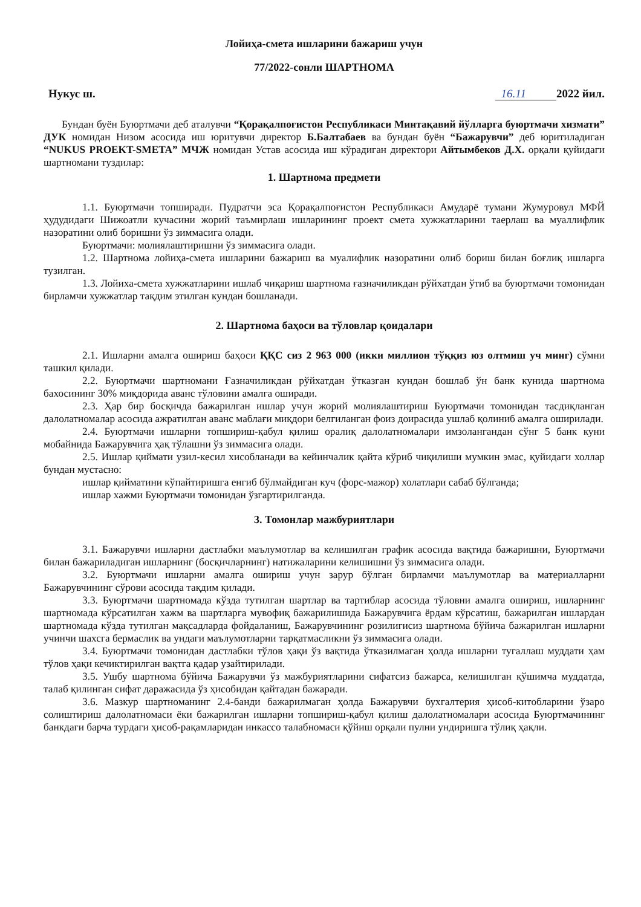Лойиҳа-смета ишларини бажариш учун
77/2022-сонли ШАРТНОМА
Нукус ш. 16.11 2022 йил.
Бундан буён Буюртмачи деб аталувчи “Қорақалпоғистон Республикаси Минтақавий йўлларга буюртмачи хизмати” ДУК номидан Низом асосида иш юритувчи директор Б.Балтабаев ва бундан буён “Бажарувчи” деб юритиладиган “NUKUS PROEKT-SMETA” МЧЖ номидан Устав асосида иш кўрадиган директори Айтымбеков Д.Х. орқали қуйидаги шартномани туздилар:
1. Шартнома предмети
1.1. Буюртмачи топширади. Пудратчи эса Қорақалпоғистон Республикаси Амударё тумани Жумуровул МФЙ ҳудудидаги Шижоатли кучасини жорий таъмирлаш ишларининг проект смета хужжатларини таерлаш ва муаллифлик назоратини олиб боришни ўз зиммасига олади.
Буюртмачи: молиялаштиришни ўз зиммасига олади.
1.2. Шартнома лойиҳа-смета ишларини бажариш ва муалифлик назоратини олиб бориш билан боғлиқ ишларга тузилган.
1.3. Лойиха-смета хужжатларини ишлаб чиқариш шартнома ғазначиликдан рўйхатдан ўтиб ва буюртмачи томонидан бирламчи хужжатлар тақдим этилган кундан бошланади.
2. Шартнома баҳоси ва тўловлар қоидалари
2.1. Ишларни амалга ошириш баҳоси ҚҚС сиз 2 963 000 (икки миллион тўққиз юз олтмиш уч минг) сўмни ташкил қилади.
2.2. Буюртмачи шартномани Ғазначиликдан рўйхатдан ўтказган кундан бошлаб ўн банк кунида шартнома бахосининг 30% миқдорида аванс тўловини амалга оширади.
2.3. Ҳар бир босқичда бажарилган ишлар учун жорий молиялаштириш Буюртмачи томонидан тасдиқланган далолатномалар асосида ажратилган аванс маблағи миқдори белгиланган фоиз доирасида ушлаб қолиниб амалга оширилади.
2.4. Буюртмачи ишларни топшириш-қабул қилиш оралиқ далолатномалари имзолангандан сўнг 5 банк куни мобайнида Бажарувчига ҳақ тўлашни ўз зиммасига олади.
2.5. Ишлар қиймати узил-кесил хисобланади ва кейинчалик қайта кўриб чиқилиши мумкин эмас, қуйидаги холлар бундан мустасно:
ишлар қийматини кўпайтиришга енгиб бўлмайдиган куч (форс-мажор) холатлари сабаб бўлганда;
ишлар хажми Буюртмачи томонидан ўзгартирилганда.
3. Томонлар мажбуриятлари
3.1. Бажарувчи ишларни дастлабки маълумотлар ва келишилган график асосида вақтида бажаришни, Буюртмачи билан бажариладиган ишларнинг (босқичларнинг) натижаларини келишишни ўз зиммасига олади.
3.2. Буюртмачи ишларни амалга ошириш учун зарур бўлган бирламчи маълумотлар ва материалларни Бажарувчининг сўрови асосида тақдим қилади.
3.3. Буюртмачи шартномада кўзда тутилган шартлар ва тартиблар асосида тўловни амалга ошириш, ишларнинг шартномада кўрсатилган хажм ва шартларга мувофиқ бажарилишида Бажарувчига ёрдам кўрсатиш, бажарилган ишлардан шартномада кўзда тутилган мақсадларда фойдаланиш, Бажарувчининг розилигисиз шартнома бўйича бажарилган ишларни учинчи шахсга бермаслик ва ундаги маълумотларни тарқатмасликни ўз зиммасига олади.
3.4. Буюртмачи томонидан дастлабки тўлов ҳақи ўз вақтида ўтказилмаган ҳолда ишларни тугаллаш муддати ҳам тўлов ҳақи кечиктирилган вақтга қадар узайтирилади.
3.5. Ушбу шартнома бўйича Бажарувчи ўз мажбуриятларини сифатсиз бажарса, келишилган қўшимча муддатда, талаб қилинган сифат даражасида ўз ҳисобидан қайтадан бажаради.
3.6. Мазкур шартноманинг 2.4-банди бажарилмаган ҳолда Бажарувчи бухгалтерия ҳисоб-китобларини ўзаро солиштириш далолатномаси ёки бажарилган ишларни топшириш-қабул қилиш далолатномалари асосида Буюртмачининг банкдаги барча турдаги ҳисоб-рақамларидан инкассо талабномаси қўйиш орқали пулни ундиришга тўлиқ ҳақли.